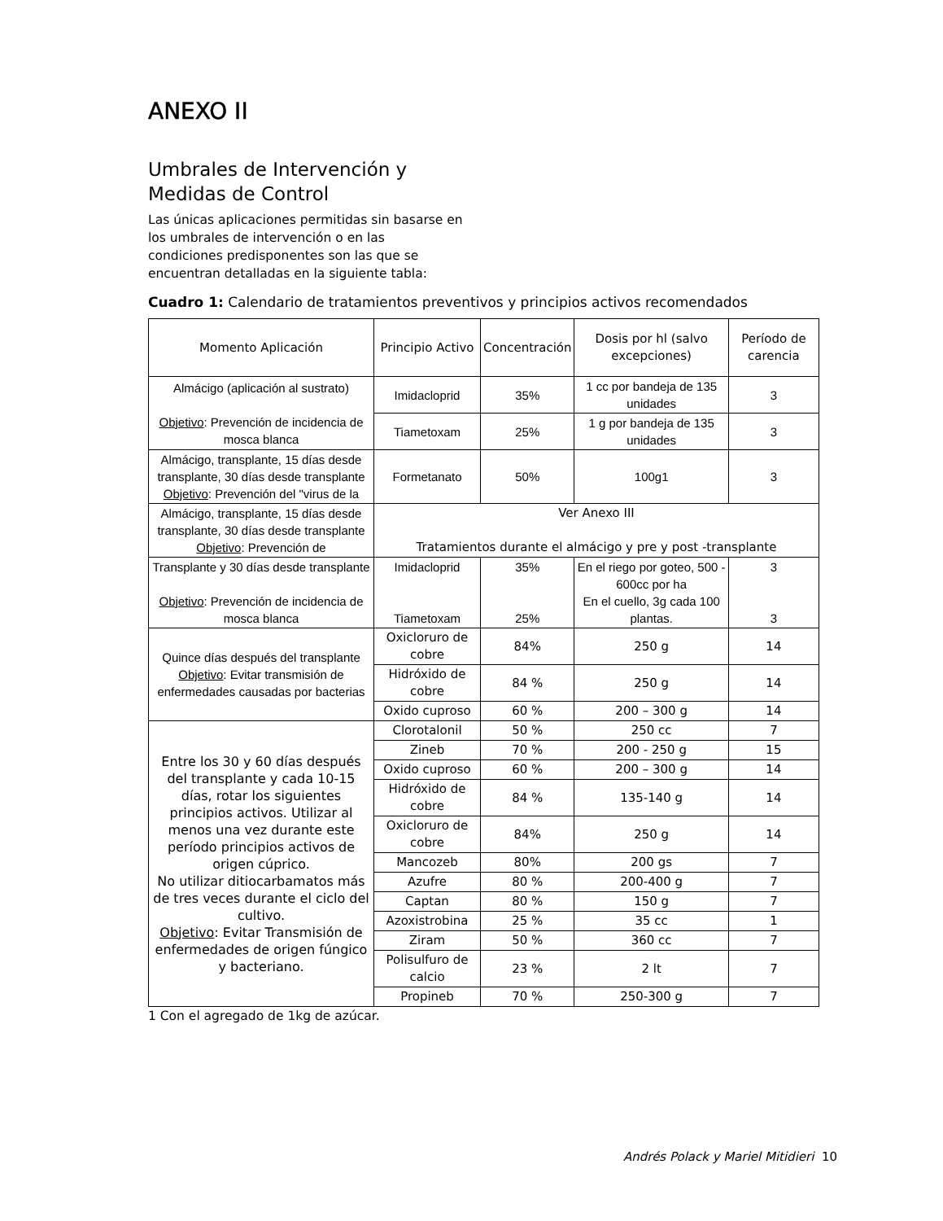ANEXO II
Umbrales de Intervención y
Medidas de Control
Las únicas aplicaciones permitidas sin basarse en
los umbrales de intervención o en las
condiciones predisponentes son las que se
encuentran detalladas en la siguiente tabla:
Cuadro 1: Calendario de tratamientos preventivos y principios activos recomendados
| Momento Aplicación | Principio Activo | Concentración | Dosis por hl (salvo excepciones) | Período de carencia |
| --- | --- | --- | --- | --- |
| Almácigo (aplicación al sustrato) Objetivo : Prevención de incidencia de mosca blanca | Imidacloprid | 35% | 1 cc por bandeja de 135 unidades | 3 |
| | Tiametoxam | 25% | 1 g por bandeja de 135 unidades | 3 |
| Almácigo, transplante, 15 días desde transplante, 30 días desde transplante Objetivo : Prevención del "virus de la | Formetanato | 50% | 100g1 | 3 |
| Almácigo, transplante, 15 días desde transplante, 30 días desde transplante Objetivo : Prevención de | Ver Anexo III Tratamientos durante el almácigo y pre y post -transplante | | | |
| Transplante y 30 días desde transplante Objetivo : Prevención de incidencia de mosca blanca | Imidacloprid Tiametoxam | 35% 25% | En el riego por goteo, 500 - 600cc por ha En el cuello, 3g cada 100 plantas. | 3 3 |
| Quince días después del transplante Objetivo : Evitar transmisión de enfermedades causadas por bacterias | Oxicloruro de cobre | 84% | 250 g | 14 |
| | Hidróxido de cobre | 84 % | 250 g | 14 |
| | Oxido cuproso | 60 % | 200 – 300 g | 14 |
| Entre los 30 y 60 días después del transplante y cada 10-15 días, rotar los siguientes principios activos. Utilizar al menos una vez durante este período principios activos de origen cúprico. No utilizar ditiocarbamatos más de tres veces durante el ciclo del cultivo. Objetivo : Evitar Transmisión de enfermedades de origen fúngico y bacteriano. | Clorotalonil | 50 % | 250 cc | 7 |
| | Zineb | 70 % | 200 - 250 g | 15 |
| | Oxido cuproso | 60 % | 200 – 300 g | 14 |
| | Hidróxido de cobre | 84 % | 135-140 g | 14 |
| | Oxicloruro de cobre | 84% | 250 g | 14 |
| | Mancozeb | 80% | 200 gs | 7 |
| | Azufre | 80 % | 200-400 g | 7 |
| | Captan | 80 % | 150 g | 7 |
| | Azoxistrobina | 25 % | 35 cc | 1 |
| | Ziram | 50 % | 360 cc | 7 |
| | Polisulfuro de calcio | 23 % | 2 lt | 7 |
| | Propineb | 70 % | 250-300 g | 7 |
1 Con el agregado de 1kg de azúcar.
Andrés Polack y Mariel Mitidieri 10